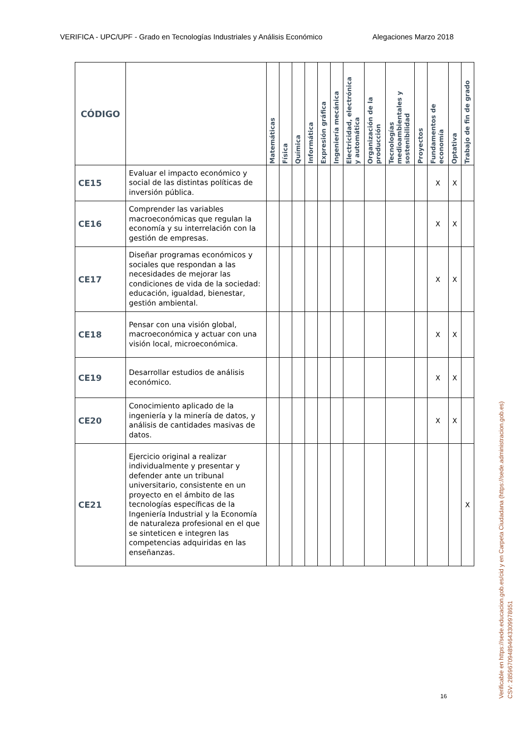VERIFICA - UPC/UPF - Grado en Tecnologías Industriales y Análisis Económico Alegaciones Marzo 2018
| CÓDIGO | | Matemáticas | Física | Química | Informática | Expresión gráfica | Ingeniería mecánica | Electricidad, electrónica y automática | Organización de la producción | Tecnologías medioambientales y sostenibilidad | Proyectos | Fundamentos de economía | Optativa | Trabajo de fin de grado |
| --- | --- | --- | --- | --- | --- | --- | --- | --- | --- | --- | --- | --- | --- | --- |
| CE15 | Evaluar el impacto económico y social de las distintas políticas de inversión pública. | | | | | | | | | | | X | X | |
| CE16 | Comprender las variables macroeconómicas que regulan la economía y su interrelación con la gestión de empresas. | | | | | | | | | | | X | X | |
| CE17 | Diseñar programas económicos y sociales que respondan a las necesidades de mejorar las condiciones de vida de la sociedad: educación, igualdad, bienestar, gestión ambiental. | | | | | | | | | | | X | X | |
| CE18 | Pensar con una visión global, macroeconómica y actuar con una visión local, microeconómica. | | | | | | | | | | | X | X | |
| CE19 | Desarrollar estudios de análisis económico. | | | | | | | | | | | X | X | |
| CE20 | Conocimiento aplicado de la ingeniería y la minería de datos, y análisis de cantidades masivas de datos. | | | | | | | | | | | X | X | |
| CE21 | Ejercicio original a realizar individualmente y presentar y defender ante un tribunal universitario, consistente en un proyecto en el ámbito de las tecnologías específicas de la Ingeniería Industrial y la Economía de naturaleza profesional en el que se sinteticen e integren las competencias adquiridas en las enseñanzas. | | | | | | | | | | | | | X |
16
Verificable en https://sede.educacion.gob.es/cid y en Carpeta Ciudadana (https://sede.administracion.gob.es)
CSV: 285967094894643309978651